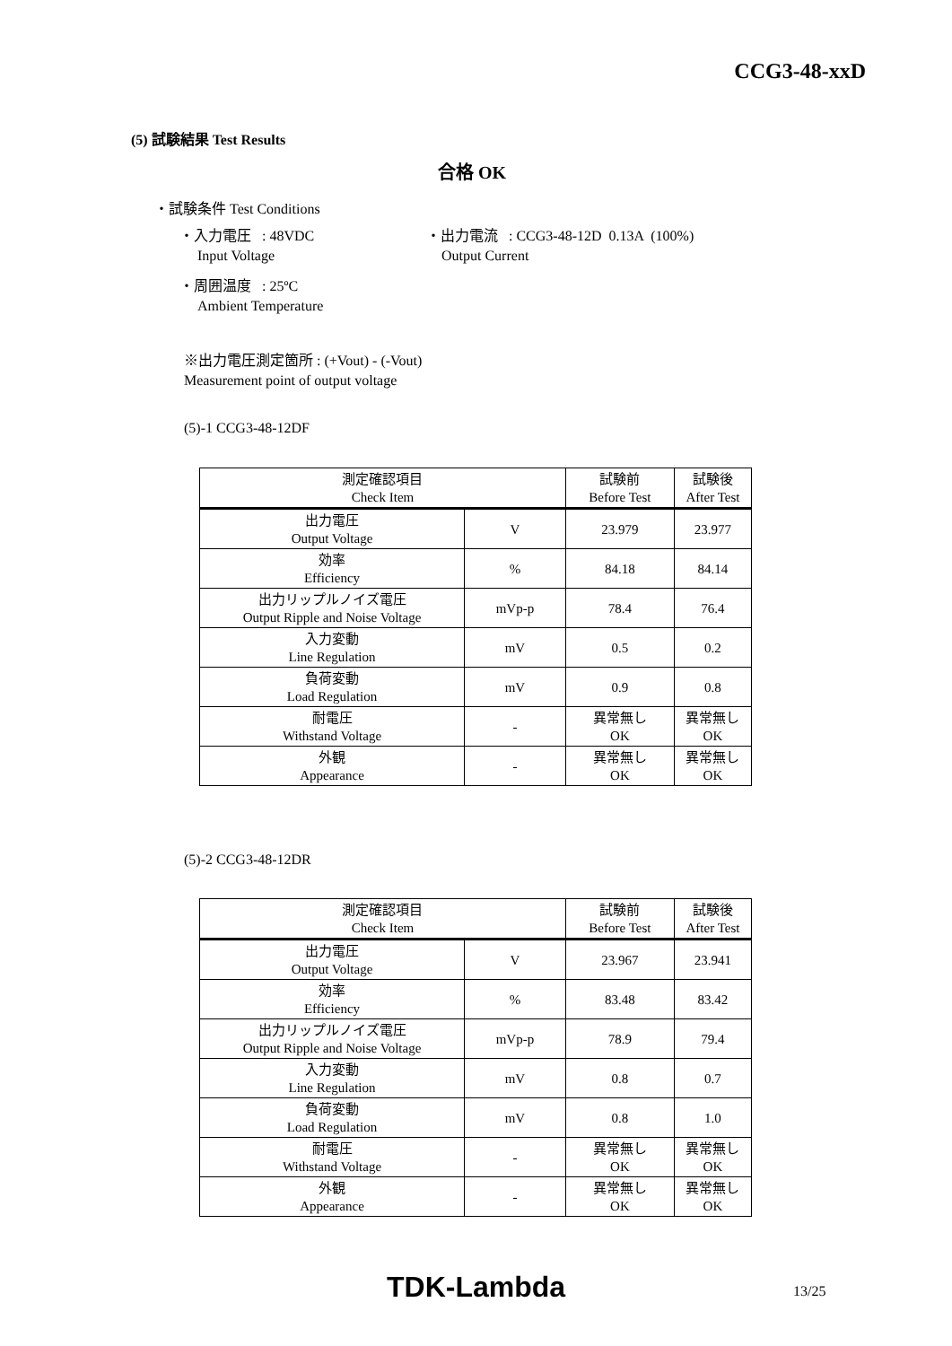CCG3-48-xxD
(5) 試験結果 Test Results
合格 OK
・試験条件 Test Conditions
・入力電圧 : 48VDC
・出力電流 : CCG3-48-12D 0.13A (100%)
Input Voltage Output Current
・周囲温度 : 25ºC
Ambient Temperature
※出力電圧測定箇所 : (+Vout) - (-Vout)
Measurement point of output voltage
(5)-1 CCG3-48-12DF
| 測定確認項目 Check Item | | 試験前 Before Test | 試験後 After Test |
| 出力電圧 Output Voltage | V | 23.979 | 23.977 |
| 効率 Efficiency | % | 84.18 | 84.14 |
| 出力リップルノイズ電圧 Output Ripple and Noise Voltage | mVp-p | 78.4 | 76.4 |
| 入力変動 Line Regulation | mV | 0.5 | 0.2 |
| 負荷変動 Load Regulation | mV | 0.9 | 0.8 |
| 耐電圧 Withstand Voltage | - | 異常無し OK | 異常無し OK |
| 外観 Appearance | - | 異常無し OK | 異常無し OK |
(5)-2 CCG3-48-12DR
| 測定確認項目 Check Item | | 試験前 Before Test | 試験後 After Test |
| 出力電圧 Output Voltage | V | 23.967 | 23.941 |
| 効率 Efficiency | % | 83.48 | 83.42 |
| 出力リップルノイズ電圧 Output Ripple and Noise Voltage | mVp-p | 78.9 | 79.4 |
| 入力変動 Line Regulation | mV | 0.8 | 0.7 |
| 負荷変動 Load Regulation | mV | 0.8 | 1.0 |
| 耐電圧 Withstand Voltage | - | 異常無し OK | 異常無し OK |
| 外観 Appearance | - | 異常無し OK | 異常無し OK |
TDK-Lambda 13/25